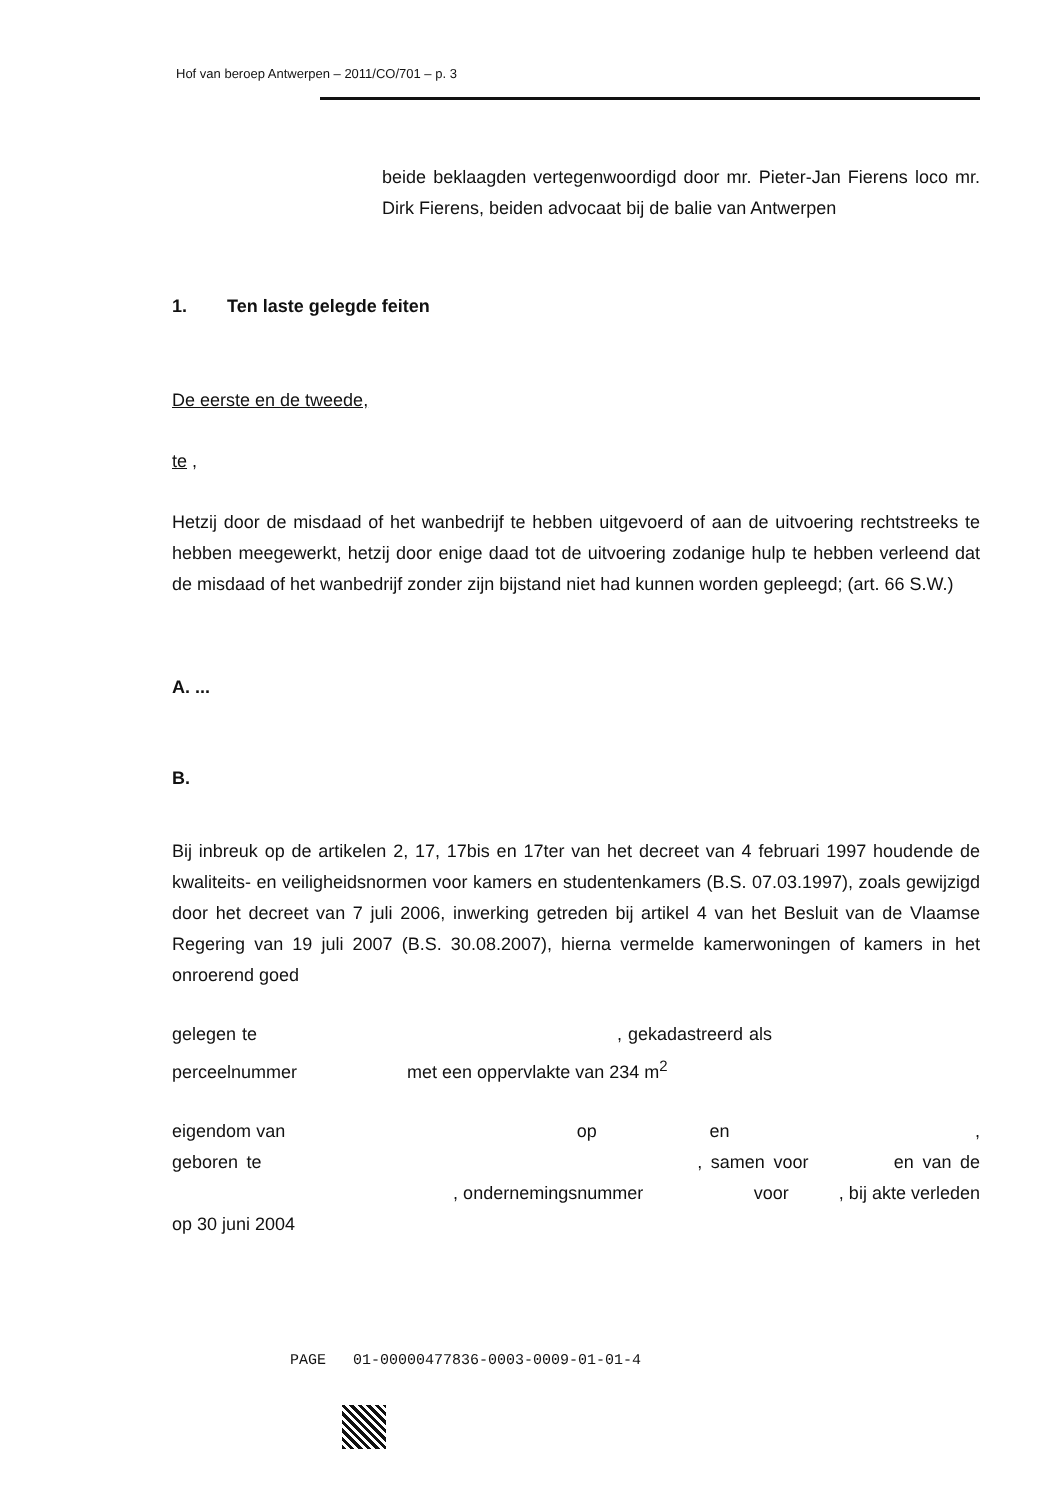Hof van beroep Antwerpen – 2011/CO/701 – p. 3
beide beklaagden vertegenwoordigd door mr. Pieter-Jan Fierens loco mr. Dirk Fierens, beiden advocaat bij de balie van Antwerpen
1. Ten laste gelegde feiten
De eerste en de tweede,
te ,
Hetzij door de misdaad of het wanbedrijf te hebben uitgevoerd of aan de uitvoering rechtstreeks te hebben meegewerkt, hetzij door enige daad tot de uitvoering zodanige hulp te hebben verleend dat de misdaad of het wanbedrijf zonder zijn bijstand niet had kunnen worden gepleegd; (art. 66 S.W.)
A. ...
B.
Bij inbreuk op de artikelen 2, 17, 17bis en 17ter van het decreet van 4 februari 1997 houdende de kwaliteits- en veiligheidsnormen voor kamers en studentenkamers (B.S. 07.03.1997), zoals gewijzigd door het decreet van 7 juli 2006, inwerking getreden bij artikel 4 van het Besluit van de Vlaamse Regering van 19 juli 2007 (B.S. 30.08.2007), hierna vermelde kamerwoningen of kamers in het onroerend goed
gelegen te , gekadastreerd als perceelnummer met een oppervlakte van 234 m<sup>2</sup>
eigendom van op en , geboren te , samen voor en van de , ondernemingsnummer voor , bij akte verleden op 30 juni 2004
PAGE 01-00000477836-0003-0009-01-01-4